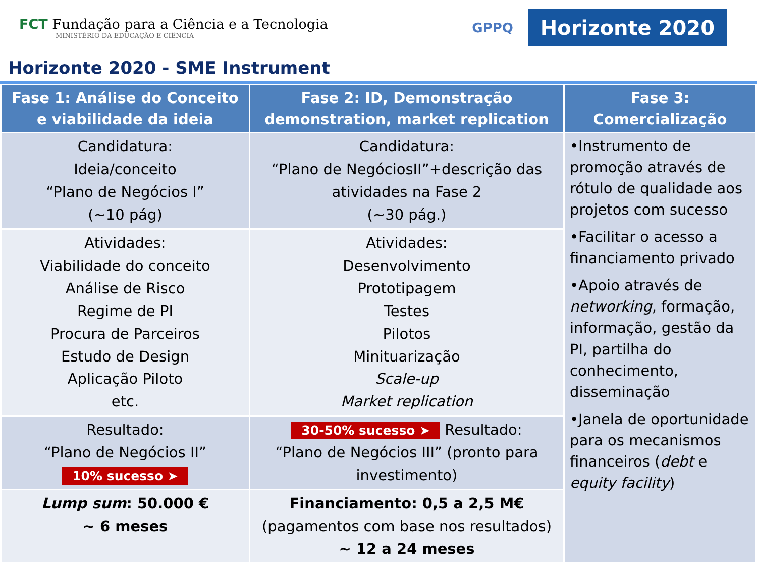FCT Fundação para a Ciência e a Tecnologia
MINISTÉRIO DA EDUCAÇÃO E CIÊNCIA
GPPQ Horizonte 2020
Horizonte 2020 - SME Instrument
| Fase 1: Análise do Conceito e viabilidade da ideia | Fase 2: ID, Demonstração demonstration, market replication | Fase 3: Comercialização |
| --- | --- | --- |
| Candidatura: Ideia/conceito “Plano de Negócios I” (~10 pág) | Candidatura: “Plano de NegóciosII”+descrição das atividades na Fase 2 (~30 pág.) | •Instrumento de promoção através de rótulo de qualidade aos projetos com sucesso •Facilitar o acesso a financiamento privado •Apoio através de networking , formação, informação, gestão da PI, partilha do conhecimento, disseminação •Janela de oportunidade para os mecanismos financeiros ( debt e equity facility ) |
| Atividades: Viabilidade do conceito Análise de Risco Regime de PI Procura de Parceiros Estudo de Design Aplicação Piloto etc. | Atividades: Desenvolvimento Prototipagem Testes Pilotos Minituarização Scale-up Market replication | |
| Resultado: “Plano de Negócios II” 10% sucesso ➤ | 30-50% sucesso ➤ Resultado: “Plano de Negócios III” (pronto para investimento) | |
| Lump sum : 50.000 € ~ 6 meses | Financiamento: 0,5 a 2,5 M€ (pagamentos com base nos resultados) ~ 12 a 24 meses | |